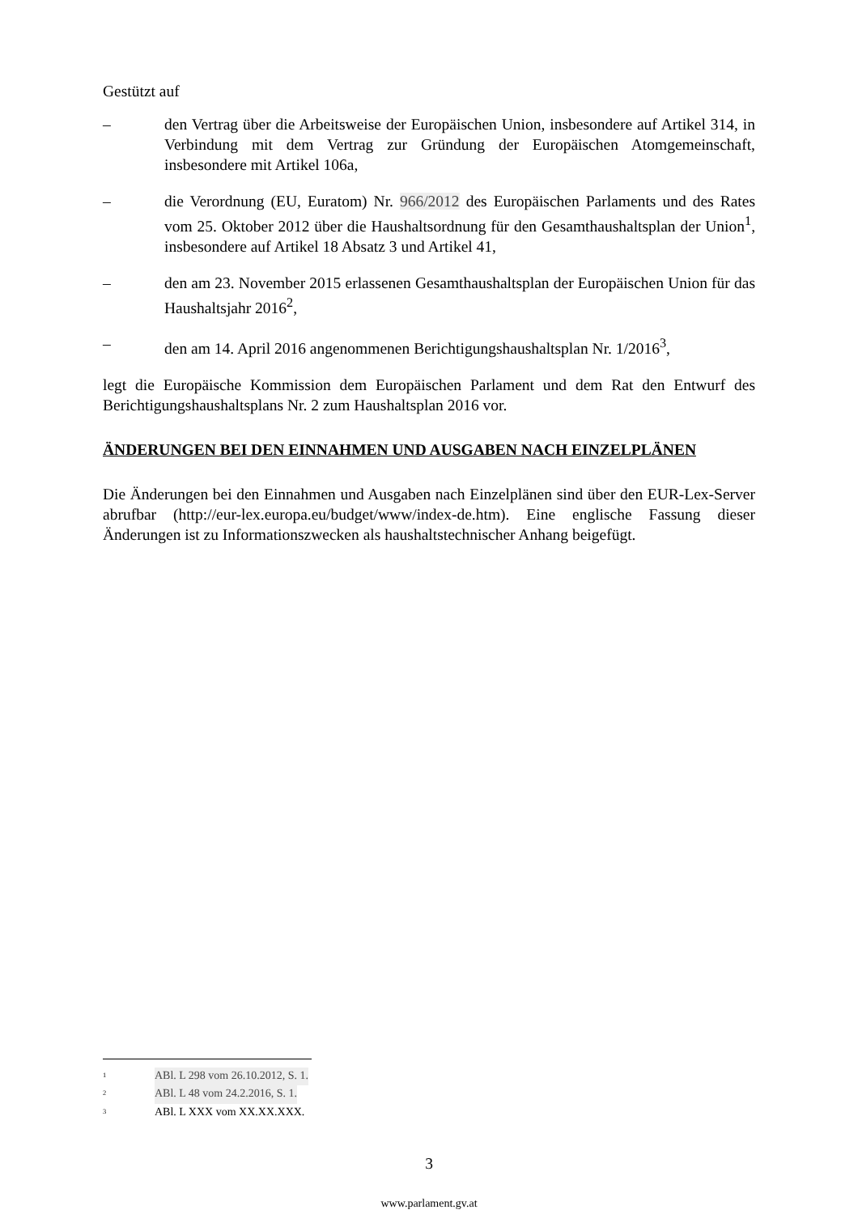Gestützt auf
– den Vertrag über die Arbeitsweise der Europäischen Union, insbesondere auf Artikel 314, in Verbindung mit dem Vertrag zur Gründung der Europäischen Atomgemeinschaft, insbesondere mit Artikel 106a,
– die Verordnung (EU, Euratom) Nr. 966/2012 des Europäischen Parlaments und des Rates vom 25. Oktober 2012 über die Haushaltsordnung für den Gesamthaushaltsplan der Union<sup>1</sup>, insbesondere auf Artikel 18 Absatz 3 und Artikel 41,
– den am 23. November 2015 erlassenen Gesamthaushaltsplan der Europäischen Union für das Haushaltsjahr 2016<sup>2</sup>,
– den am 14. April 2016 angenommenen Berichtigungshaushaltsplan Nr. 1/2016<sup>3</sup>,
legt die Europäische Kommission dem Europäischen Parlament und dem Rat den Entwurf des Berichtigungshaushaltsplans Nr. 2 zum Haushaltsplan 2016 vor.
ÄNDERUNGEN BEI DEN EINNAHMEN UND AUSGABEN NACH EINZELPLÄNEN
Die Änderungen bei den Einnahmen und Ausgaben nach Einzelplänen sind über den EUR-Lex-Server abrufbar (http://eur-lex.europa.eu/budget/www/index-de.htm). Eine englische Fassung dieser Änderungen ist zu Informationszwecken als haushaltstechnischer Anhang beigefügt.
<sup>1</sup> ABl. L 298 vom 26.10.2012, S. 1.
<sup>2</sup> ABl. L 48 vom 24.2.2016, S. 1.
<sup>3</sup> ABl. L XXX vom XX.XX.XXX.
3
www.parlament.gv.at